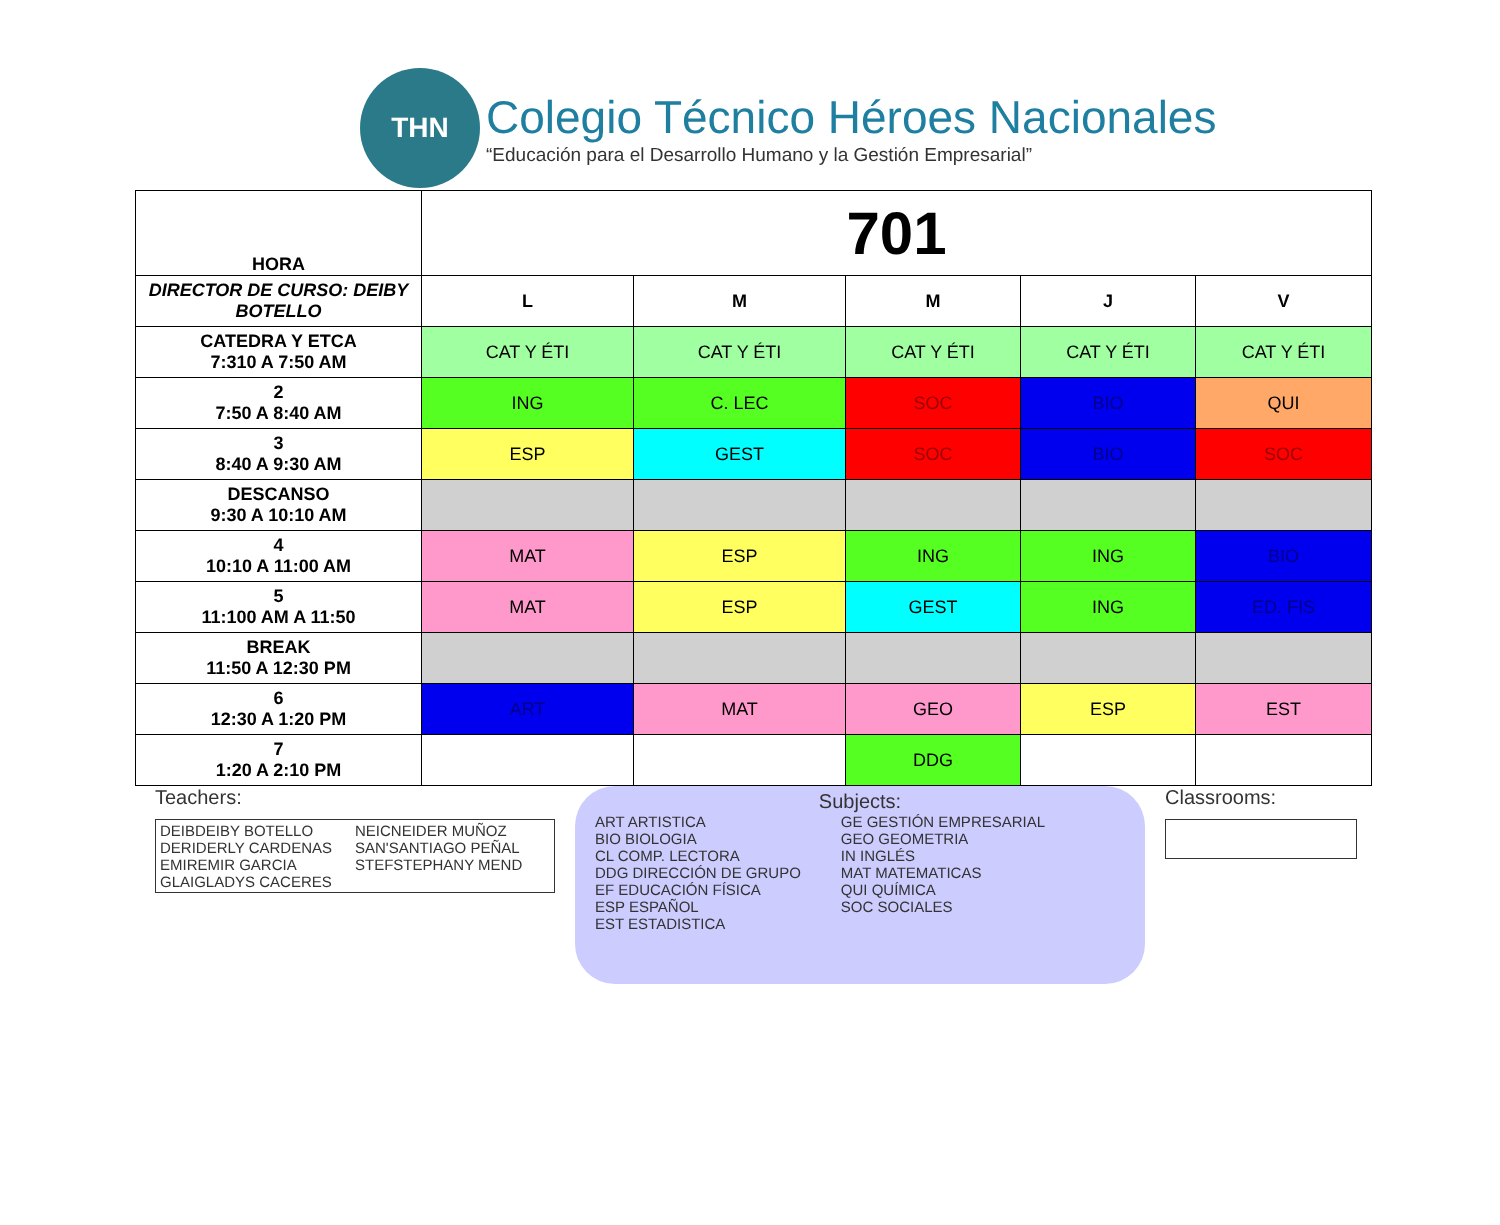THN
Colegio Técnico Héroes Nacionales
“Educación para el Desarrollo Humano y la Gestión Empresarial”
| HORA | 701 | | | | |
| DIRECTOR DE CURSO: DEIBY BOTELLO | L | M | M | J | V |
| CATEDRA Y ETCA 7:310 A 7:50 AM | CAT Y ÉTI | CAT Y ÉTI | CAT Y ÉTI | CAT Y ÉTI | CAT Y ÉTI |
| 2 7:50 A 8:40 AM | ING | C. LEC | SOC | BIO | QUI |
| 3 8:40 A 9:30 AM | ESP | GEST | SOC | BIO | SOC |
| DESCANSO 9:30 A 10:10 AM | | | | | |
| 4 10:10 A 11:00 AM | MAT | ESP | ING | ING | BIO |
| 5 11:100 AM A 11:50 | MAT | ESP | GEST | ING | ED. FIS |
| BREAK 11:50 A 12:30 PM | | | | | |
| 6 12:30 A 1:20 PM | ART | MAT | GEO | ESP | EST |
| 7 1:20 A 2:10 PM | | | DDG | | |
Teachers:
DEIBDEIBY BOTELLO NEICNEIDER MUÑOZ DERIDERLY CARDENAS SAN'SANTIAGO PEÑAL EMIREMIR GARCIA STEFSTEPHANY MEND GLAIGLADYS CACERES
Subjects:
ART ARTISTICA
BIO BIOLOGIA
CL COMP. LECTORA
DDG DIRECCIÓN DE GRUPO
EF EDUCACIÓN FÍSICA
ESP ESPAÑOL
EST ESTADISTICA
GE GESTIÓN EMPRESARIAL
GEO GEOMETRIA
IN INGLÉS
MAT MATEMATICAS
QUI QUÍMICA
SOC SOCIALES
Classrooms: